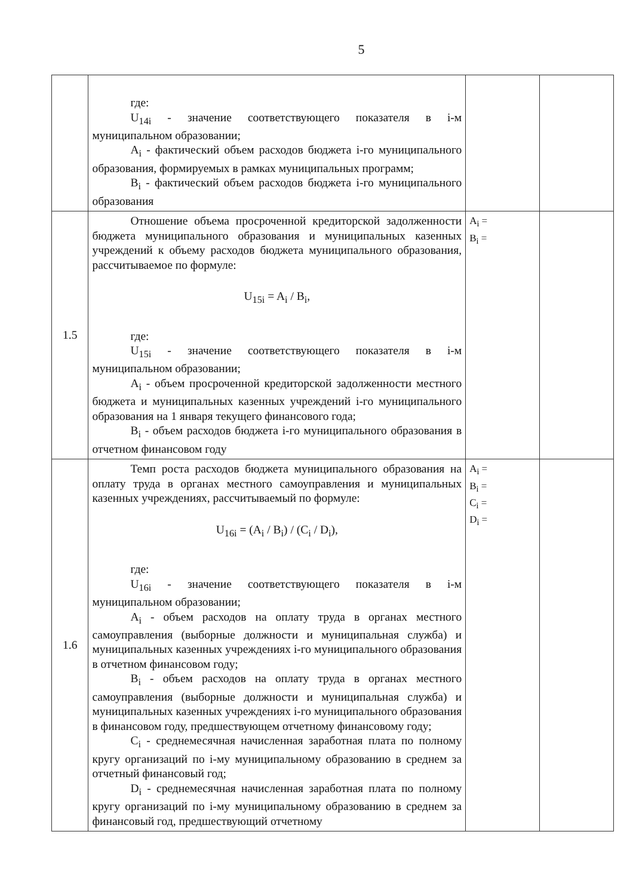5
| | где: U<sub>14i</sub> - значение соответствующего показателя в i-м муниципальном образовании; A<sub>i</sub> - фактический объем расходов бюджета i-го муниципального образования, формируемых в рамках муниципальных программ; B<sub>i</sub> - фактический объем расходов бюджета i-го муниципального образования | | |
| 1.5 | Отношение объема просроченной кредиторской задолженности бюджета муниципального образования и муниципальных казенных учреждений к объему расходов бюджета муниципального образования, рассчитываемое по формуле: U<sub>15i</sub> = A<sub>i</sub> / B<sub>i</sub>, где: U<sub>15i</sub> - значение соответствующего показателя в i-м муниципальном образовании; A<sub>i</sub> - объем просроченной кредиторской задолженности местного бюджета и муниципальных казенных учреждений i-го муниципального образования на 1 января текущего финансового года; B<sub>i</sub> - объем расходов бюджета i-го муниципального образования в отчетном финансовом году | A<sub>i</sub> = B<sub>i</sub> = | |
| 1.6 | Темп роста расходов бюджета муниципального образования на оплату труда в органах местного самоуправления и муниципальных казенных учреждениях, рассчитываемый по формуле: U<sub>16i</sub> = (A<sub>i</sub> / B<sub>i</sub>) / (C<sub>i</sub> / D<sub>i</sub>), где: U<sub>16i</sub> - значение соответствующего показателя в i-м муниципальном образовании; A<sub>i</sub> - объем расходов на оплату труда в органах местного самоуправления (выборные должности и муниципальная служба) и муниципальных казенных учреждениях i-го муниципального образования в отчетном финансовом году; B<sub>i</sub> - объем расходов на оплату труда в органах местного самоуправления (выборные должности и муниципальная служба) и муниципальных казенных учреждениях i-го муниципального образования в финансовом году, предшествующем отчетному финансовому году; C<sub>i</sub> - среднемесячная начисленная заработная плата по полному кругу организаций по i-му муниципальному образованию в среднем за отчетный финансовый год; D<sub>i</sub> - среднемесячная начисленная заработная плата по полному кругу организаций по i-му муниципальному образованию в среднем за финансовый год, предшествующий отчетному | A<sub>i</sub> = B<sub>i</sub> = C<sub>i</sub> = D<sub>i</sub> = | |